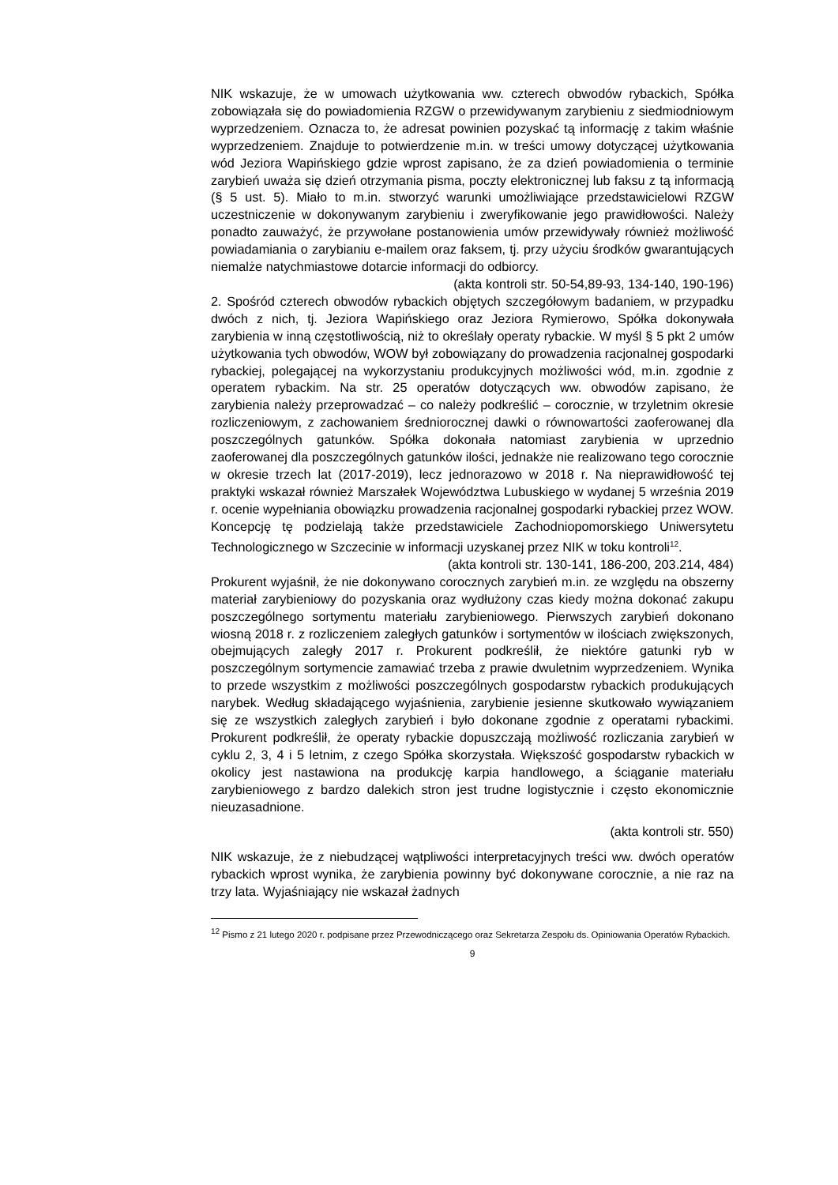NIK wskazuje, że w umowach użytkowania ww. czterech obwodów rybackich, Spółka zobowiązała się do powiadomienia RZGW o przewidywanym zarybieniu z siedmiodniowym wyprzedzeniem. Oznacza to, że adresat powinien pozyskać tą informację z takim właśnie wyprzedzeniem. Znajduje to potwierdzenie m.in. w treści umowy dotyczącej użytkowania wód Jeziora Wapińskiego gdzie wprost zapisano, że za dzień powiadomienia o terminie zarybień uważa się dzień otrzymania pisma, poczty elektronicznej lub faksu z tą informacją (§ 5 ust. 5). Miało to m.in. stworzyć warunki umożliwiające przedstawicielowi RZGW uczestniczenie w dokonywanym zarybieniu i zweryfikowanie jego prawidłowości. Należy ponadto zauważyć, że przywołane postanowienia umów przewidywały również możliwość powiadamiania o zarybianiu e-mailem oraz faksem, tj. przy użyciu środków gwarantujących niemalże natychmiastowe dotarcie informacji do odbiorcy.
(akta kontroli str. 50-54,89-93, 134-140, 190-196)
2. Spośród czterech obwodów rybackich objętych szczegółowym badaniem, w przypadku dwóch z nich, tj. Jeziora Wapińskiego oraz Jeziora Rymierowo, Spółka dokonywała zarybienia w inną częstotliwością, niż to określały operaty rybackie. W myśl § 5 pkt 2 umów użytkowania tych obwodów, WOW był zobowiązany do prowadzenia racjonalnej gospodarki rybackiej, polegającej na wykorzystaniu produkcyjnych możliwości wód, m.in. zgodnie z operatem rybackim. Na str. 25 operatów dotyczących ww. obwodów zapisano, że zarybienia należy przeprowadzać – co należy podkreślić – corocznie, w trzyletnim okresie rozliczeniowym, z zachowaniem średniorocznej dawki o równowartości zaoferowanej dla poszczególnych gatunków. Spółka dokonała natomiast zarybienia w uprzednio zaoferowanej dla poszczególnych gatunków ilości, jednakże nie realizowano tego corocznie w okresie trzech lat (2017-2019), lecz jednorazowo w 2018 r. Na nieprawidłowość tej praktyki wskazał również Marszałek Województwa Lubuskiego w wydanej 5 września 2019 r. ocenie wypełniania obowiązku prowadzenia racjonalnej gospodarki rybackiej przez WOW. Koncepcję tę podzielają także przedstawiciele Zachodniopomorskiego Uniwersytetu Technologicznego w Szczecinie w informacji uzyskanej przez NIK w toku kontroli<sup>12</sup>.
(akta kontroli str. 130-141, 186-200, 203.214, 484)
Prokurent wyjaśnił, że nie dokonywano corocznych zarybień m.in. ze względu na obszerny materiał zarybieniowy do pozyskania oraz wydłużony czas kiedy można dokonać zakupu poszczególnego sortymentu materiału zarybieniowego. Pierwszych zarybień dokonano wiosną 2018 r. z rozliczeniem zaległych gatunków i sortymentów w ilościach zwiększonych, obejmujących zaległy 2017 r. Prokurent podkreślił, że niektóre gatunki ryb w poszczególnym sortymencie zamawiać trzeba z prawie dwuletnim wyprzedzeniem. Wynika to przede wszystkim z możliwości poszczególnych gospodarstw rybackich produkujących narybek. Według składającego wyjaśnienia, zarybienie jesienne skutkowało wywiązaniem się ze wszystkich zaległych zarybień i było dokonane zgodnie z operatami rybackimi. Prokurent podkreślił, że operaty rybackie dopuszczają możliwość rozliczania zarybień w cyklu 2, 3, 4 i 5 letnim, z czego Spółka skorzystała. Większość gospodarstw rybackich w okolicy jest nastawiona na produkcję karpia handlowego, a ściąganie materiału zarybieniowego z bardzo dalekich stron jest trudne logistycznie i często ekonomicznie nieuzasadnione.
(akta kontroli str. 550)
NIK wskazuje, że z niebudzącej wątpliwości interpretacyjnych treści ww. dwóch operatów rybackich wprost wynika, że zarybienia powinny być dokonywane corocznie, a nie raz na trzy lata. Wyjaśniający nie wskazał żadnych
<sup>12</sup> Pismo z 21 lutego 2020 r. podpisane przez Przewodniczącego oraz Sekretarza Zespołu ds. Opiniowania Operatów Rybackich.
9